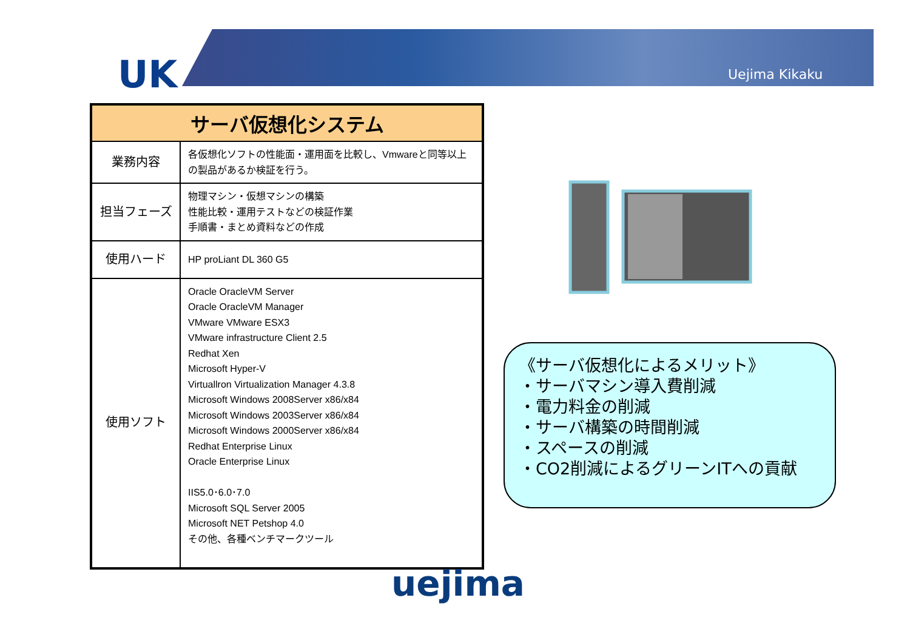UK Uejima Kikaku
| サーバ仮想化システム | |
| --- | --- |
| 業務内容 | 各仮想化ソフトの性能面・運用面を比較し、Vmwareと同等以上の製品があるか検証を行う。 |
| 担当フェーズ | 物理マシン・仮想マシンの構築 性能比較・運用テストなどの検証作業 手順書・まとめ資料などの作成 |
| 使用ハード | HP proLiant DL 360 G5 |
| 使用ソフト | Oracle OracleVM Server Oracle OracleVM Manager VMware VMware ESX3 VMware infrastructure Client 2.5 Redhat Xen Microsoft Hyper-V Virtuallron Virtualization Manager 4.3.8 Microsoft Windows 2008Server x86/x84 Microsoft Windows 2003Server x86/x84 Microsoft Windows 2000Server x86/x84 Redhat Enterprise Linux Oracle Enterprise Linux IIS5.0･6.0･7.0 Microsoft SQL Server 2005 Microsoft NET Petshop 4.0 その他、各種ベンチマークツール |
《サーバ仮想化によるメリット》
・サーバマシン導入費削減
・電力料金の削減
・サーバ構築の時間削減
・スペースの削減
・CO2削減によるグリーンITへの貢献
uejima